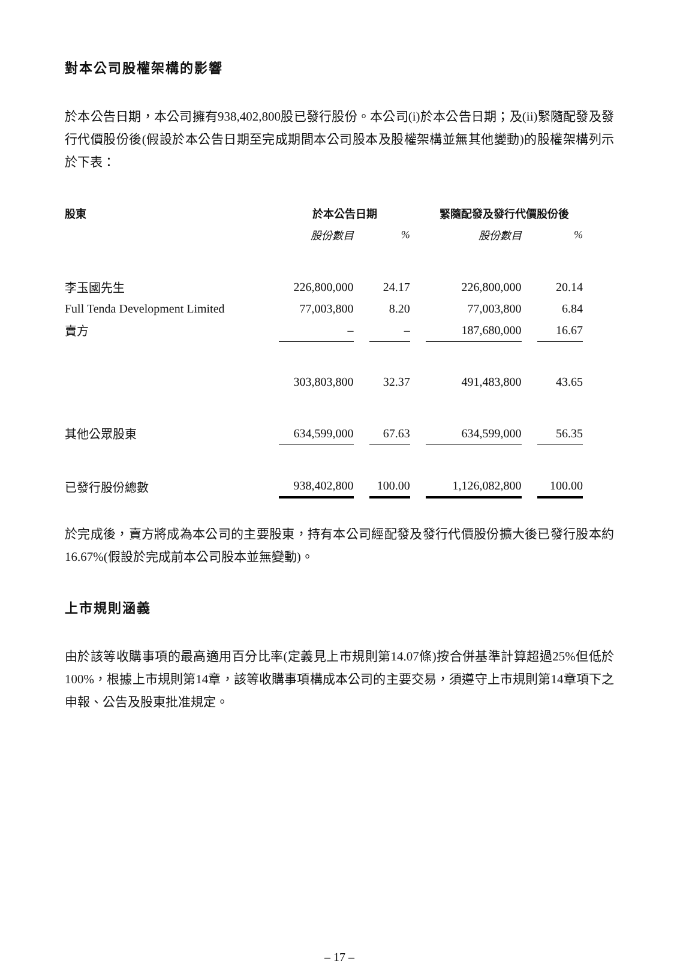對本公司股權架構的影響
於本公告日期，本公司擁有938,402,800股已發行股份。本公司(i)於本公告日期；及(ii)緊隨配發及發行代價股份後(假設於本公告日期至完成期間本公司股本及股權架構並無其他變動)的股權架構列示於下表：
| 股東 | 於本公告日期 | | 緊隨配發及發行代價股份後 | |
| --- | --- | --- | --- | --- |
| | 股份數目 | % | 股份數目 | % |
| 李玉國先生 | 226,800,000 | 24.17 | 226,800,000 | 20.14 |
| Full Tenda Development Limited | 77,003,800 | 8.20 | 77,003,800 | 6.84 |
| 賣方 | – | – | 187,680,000 | 16.67 |
| | 303,803,800 | 32.37 | 491,483,800 | 43.65 |
| 其他公眾股東 | 634,599,000 | 67.63 | 634,599,000 | 56.35 |
| 已發行股份總數 | 938,402,800 | 100.00 | 1,126,082,800 | 100.00 |
於完成後，賣方將成為本公司的主要股東，持有本公司經配發及發行代價股份擴大後已發行股本約16.67%(假設於完成前本公司股本並無變動)。
上市規則涵義
由於該等收購事項的最高適用百分比率(定義見上市規則第14.07條)按合併基準計算超過25%但低於100%，根據上市規則第14章，該等收購事項構成本公司的主要交易，須遵守上市規則第14章項下之申報、公告及股東批准規定。
– 17 –